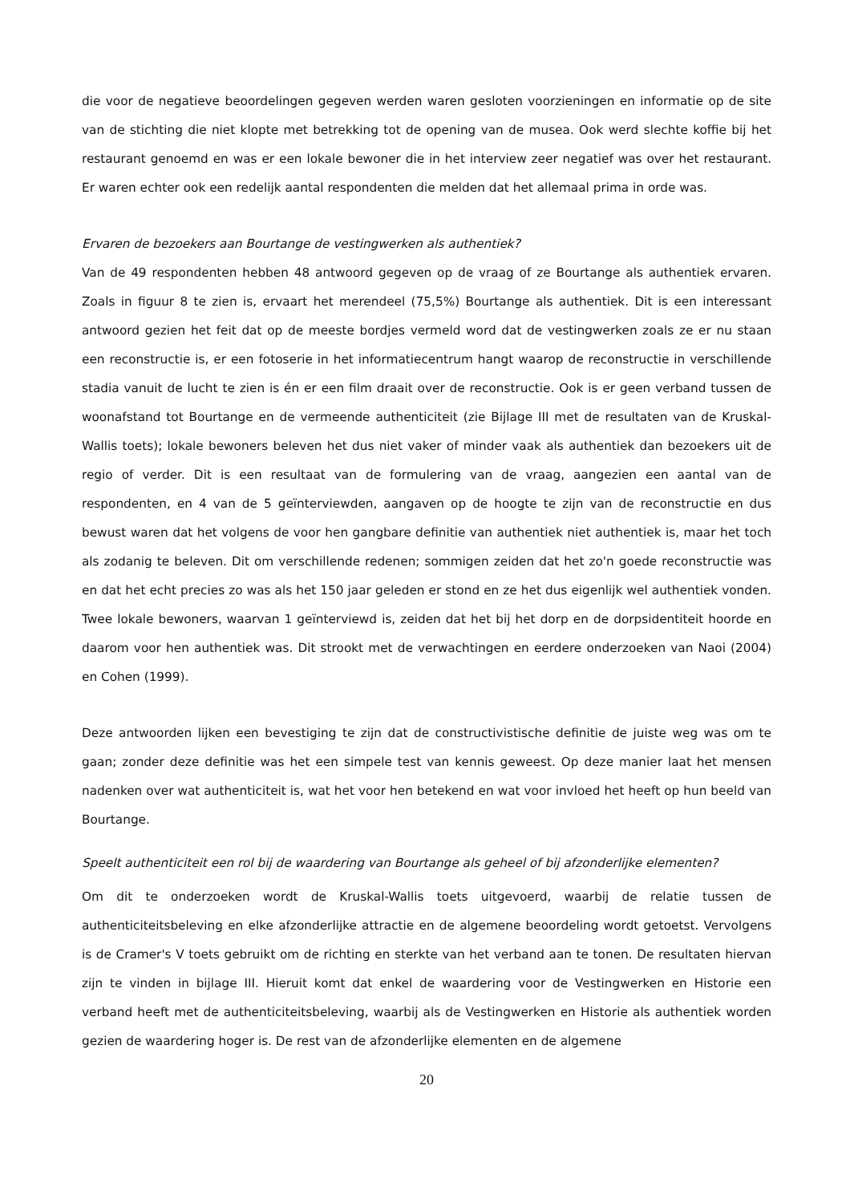die voor de negatieve beoordelingen gegeven werden waren gesloten voorzieningen en informatie op de site van de stichting die niet klopte met betrekking tot de opening van de musea. Ook werd slechte koffie bij het restaurant genoemd en was er een lokale bewoner die in het interview zeer negatief was over het restaurant. Er waren echter ook een redelijk aantal respondenten die melden dat het allemaal prima in orde was.
Ervaren de bezoekers aan Bourtange de vestingwerken als authentiek?
Van de 49 respondenten hebben 48 antwoord gegeven op de vraag of ze Bourtange als authentiek ervaren. Zoals in figuur 8 te zien is, ervaart het merendeel (75,5%) Bourtange als authentiek. Dit is een interessant antwoord gezien het feit dat op de meeste bordjes vermeld word dat de vestingwerken zoals ze er nu staan een reconstructie is, er een fotoserie in het informatiecentrum hangt waarop de reconstructie in verschillende stadia vanuit de lucht te zien is én er een film draait over de reconstructie. Ook is er geen verband tussen de woonafstand tot Bourtange en de vermeende authenticiteit (zie Bijlage III met de resultaten van de Kruskal-Wallis toets); lokale bewoners beleven het dus niet vaker of minder vaak als authentiek dan bezoekers uit de regio of verder. Dit is een resultaat van de formulering van de vraag, aangezien een aantal van de respondenten, en 4 van de 5 geïnterviewden, aangaven op de hoogte te zijn van de reconstructie en dus bewust waren dat het volgens de voor hen gangbare definitie van authentiek niet authentiek is, maar het toch als zodanig te beleven. Dit om verschillende redenen; sommigen zeiden dat het zo'n goede reconstructie was en dat het echt precies zo was als het 150 jaar geleden er stond en ze het dus eigenlijk wel authentiek vonden. Twee lokale bewoners, waarvan 1 geïnterviewd is, zeiden dat het bij het dorp en de dorpsidentiteit hoorde en daarom voor hen authentiek was. Dit strookt met de verwachtingen en eerdere onderzoeken van Naoi (2004) en Cohen (1999).
Deze antwoorden lijken een bevestiging te zijn dat de constructivistische definitie de juiste weg was om te gaan; zonder deze definitie was het een simpele test van kennis geweest. Op deze manier laat het mensen nadenken over wat authenticiteit is, wat het voor hen betekend en wat voor invloed het heeft op hun beeld van Bourtange.
Speelt authenticiteit een rol bij de waardering van Bourtange als geheel of bij afzonderlijke elementen?
Om dit te onderzoeken wordt de Kruskal-Wallis toets uitgevoerd, waarbij de relatie tussen de authenticiteitsbeleving en elke afzonderlijke attractie en de algemene beoordeling wordt getoetst. Vervolgens is de Cramer's V toets gebruikt om de richting en sterkte van het verband aan te tonen. De resultaten hiervan zijn te vinden in bijlage III. Hieruit komt dat enkel de waardering voor de Vestingwerken en Historie een verband heeft met de authenticiteitsbeleving, waarbij als de Vestingwerken en Historie als authentiek worden gezien de waardering hoger is. De rest van de afzonderlijke elementen en de algemene
20